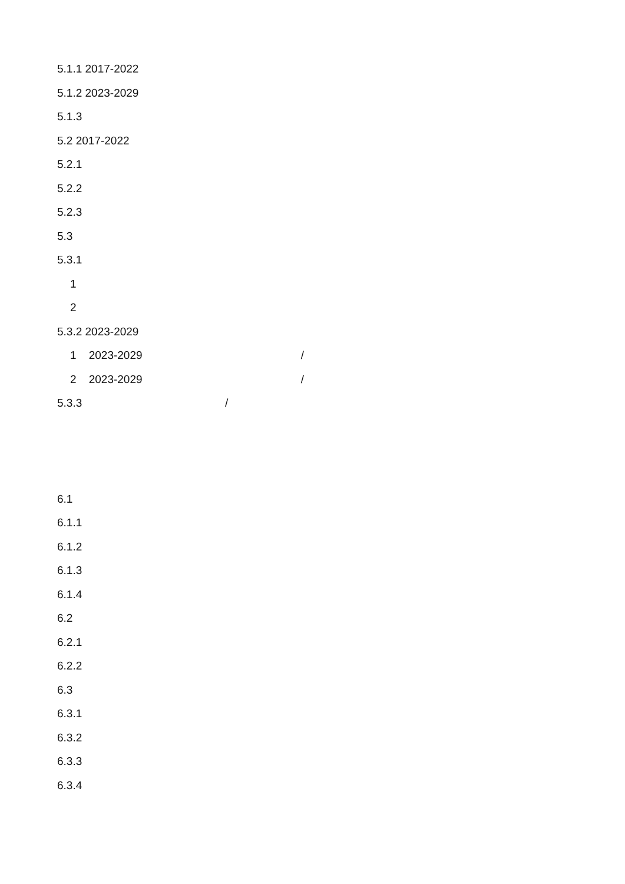5.1.1 2017-2022
5.1.2 2023-2029
5.1.3
5.2 2017-2022
5.2.1
5.2.2
5.2.3
5.3
5.3.1
1
2
5.3.2 2023-2029
1 2023-2029 /
2 2023-2029 /
5.3.3 /
6.1
6.1.1
6.1.2
6.1.3
6.1.4
6.2
6.2.1
6.2.2
6.3
6.3.1
6.3.2
6.3.3
6.3.4